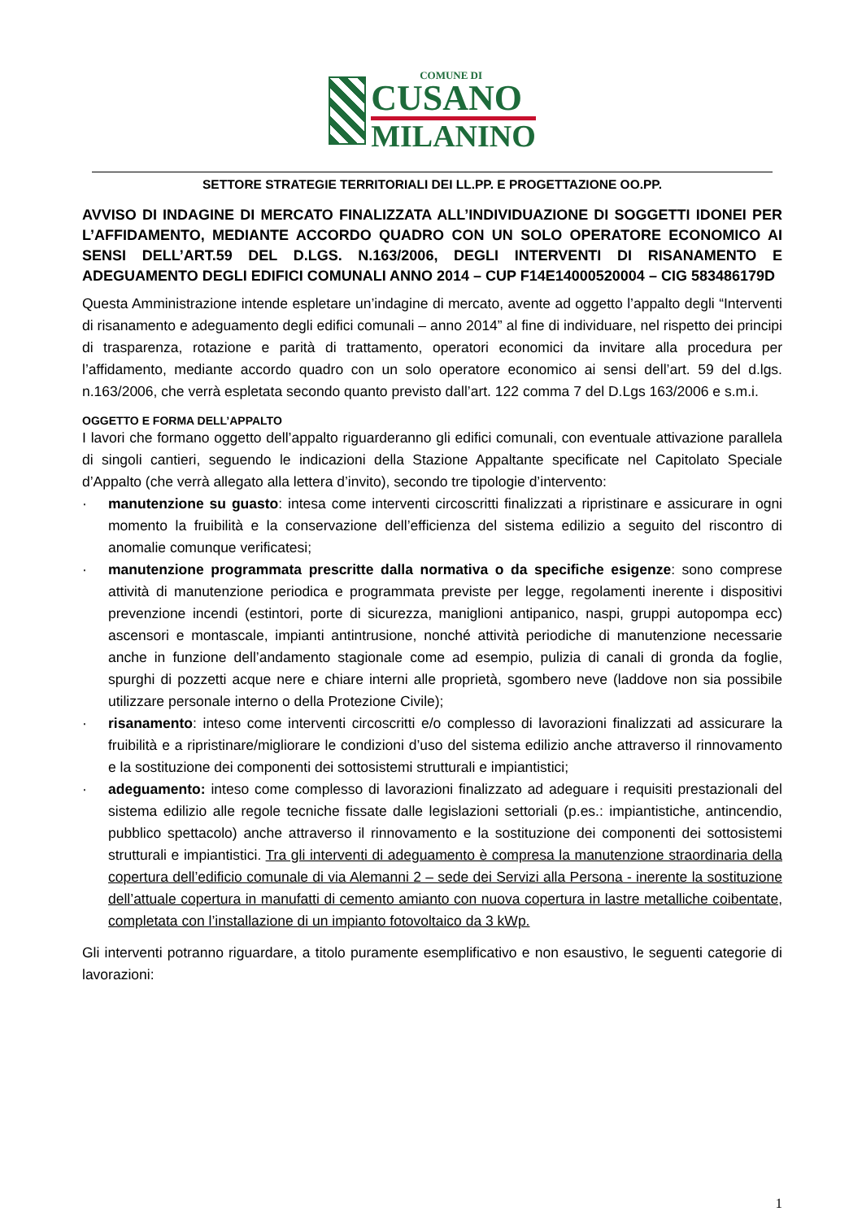COMUNE DI
CUSANO
MILANINO
SETTORE STRATEGIE TERRITORIALI DEI LL.PP. E PROGETTAZIONE OO.PP.
AVVISO DI INDAGINE DI MERCATO FINALIZZATA ALL’INDIVIDUAZIONE DI SOGGETTI IDONEI PER L’AFFIDAMENTO, MEDIANTE ACCORDO QUADRO CON UN SOLO OPERATORE ECONOMICO AI SENSI DELL’ART.59 DEL D.LGS. N.163/2006, DEGLI INTERVENTI DI RISANAMENTO E ADEGUAMENTO DEGLI EDIFICI COMUNALI ANNO 2014 – CUP F14E14000520004 – CIG 583486179D
Questa Amministrazione intende espletare un’indagine di mercato, avente ad oggetto l’appalto degli “Interventi di risanamento e adeguamento degli edifici comunali – anno 2014” al fine di individuare, nel rispetto dei principi di trasparenza, rotazione e parità di trattamento, operatori economici da invitare alla procedura per l’affidamento, mediante accordo quadro con un solo operatore economico ai sensi dell’art. 59 del d.lgs. n.163/2006, che verrà espletata secondo quanto previsto dall’art. 122 comma 7 del D.Lgs 163/2006 e s.m.i.
OGGETTO E FORMA DELL’APPALTO
I lavori che formano oggetto dell’appalto riguarderanno gli edifici comunali, con eventuale attivazione parallela di singoli cantieri, seguendo le indicazioni della Stazione Appaltante specificate nel Capitolato Speciale d’Appalto (che verrà allegato alla lettera d’invito), secondo tre tipologie d’intervento:
· manutenzione su guasto: intesa come interventi circoscritti finalizzati a ripristinare e assicurare in ogni momento la fruibilità e la conservazione dell’efficienza del sistema edilizio a seguito del riscontro di anomalie comunque verificatesi;
· manutenzione programmata prescritte dalla normativa o da specifiche esigenze: sono comprese attività di manutenzione periodica e programmata previste per legge, regolamenti inerente i dispositivi prevenzione incendi (estintori, porte di sicurezza, maniglioni antipanico, naspi, gruppi autopompa ecc) ascensori e montascale, impianti antintrusione, nonché attività periodiche di manutenzione necessarie anche in funzione dell’andamento stagionale come ad esempio, pulizia di canali di gronda da foglie, spurghi di pozzetti acque nere e chiare interni alle proprietà, sgombero neve (laddove non sia possibile utilizzare personale interno o della Protezione Civile);
· risanamento: inteso come interventi circoscritti e/o complesso di lavorazioni finalizzati ad assicurare la fruibilità e a ripristinare/migliorare le condizioni d’uso del sistema edilizio anche attraverso il rinnovamento e la sostituzione dei componenti dei sottosistemi strutturali e impiantistici;
· adeguamento: inteso come complesso di lavorazioni finalizzato ad adeguare i requisiti prestazionali del sistema edilizio alle regole tecniche fissate dalle legislazioni settoriali (p.es.: impiantistiche, antincendio, pubblico spettacolo) anche attraverso il rinnovamento e la sostituzione dei componenti dei sottosistemi strutturali e impiantistici. Tra gli interventi di adeguamento è compresa la manutenzione straordinaria della copertura dell’edificio comunale di via Alemanni 2 – sede dei Servizi alla Persona - inerente la sostituzione dell’attuale copertura in manufatti di cemento amianto con nuova copertura in lastre metalliche coibentate, completata con l’installazione di un impianto fotovoltaico da 3 kWp.
Gli interventi potranno riguardare, a titolo puramente esemplificativo e non esaustivo, le seguenti categorie di lavorazioni:
1